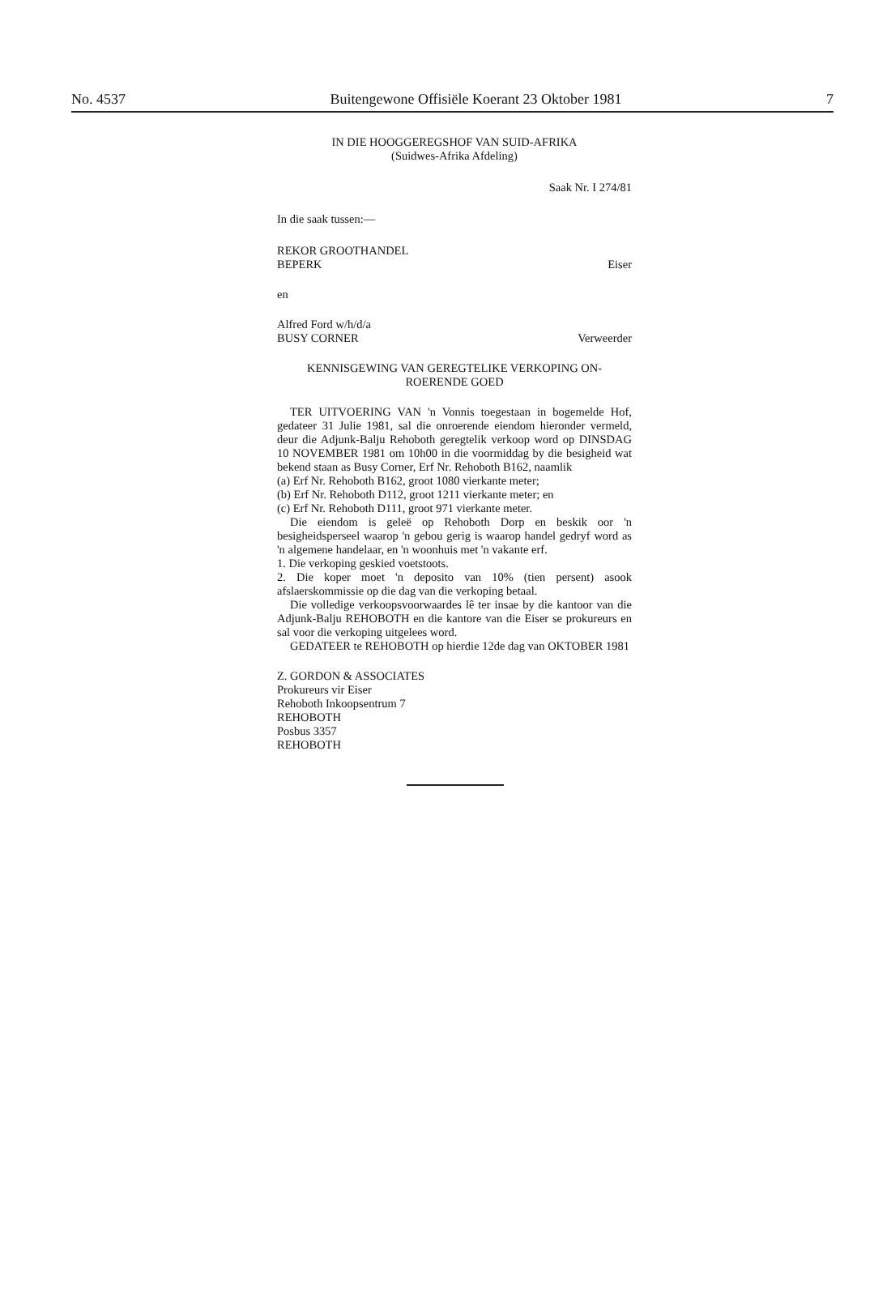No. 4537 Buitengewone Offisiële Koerant 23 Oktober 1981 7
IN DIE HOOGGEREGSHOF VAN SUID-AFRIKA
(Suidwes-Afrika Afdeling)
Saak Nr. I 274/81
In die saak tussen:—
REKOR GROOTHANDEL
BEPERK Eiser
en
Alfred Ford w/h/d/a
BUSY CORNER Verweerder
KENNISGEWING VAN GEREGTELIKE VERKOPING ON-
ROERENDE GOED
TER UITVOERING VAN 'n Vonnis toegestaan in bogemelde Hof, gedateer 31 Julie 1981, sal die onroerende eiendom hieronder vermeld, deur die Adjunk-Balju Rehoboth geregtelik verkoop word op DINSDAG 10 NOVEMBER 1981 om 10h00 in die voormiddag by die besigheid wat bekend staan as Busy Corner, Erf Nr. Rehoboth B162, naamlik
(a) Erf Nr. Rehoboth B162, groot 1080 vierkante meter;
(b) Erf Nr. Rehoboth D112, groot 1211 vierkante meter; en
(c) Erf Nr. Rehoboth D111, groot 971 vierkante meter.
Die eiendom is geleë op Rehoboth Dorp en beskik oor 'n besigheidsperseel waarop 'n gebou gerig is waarop handel gedryf word as 'n algemene handelaar, en 'n woonhuis met 'n vakante erf.
1. Die verkoping geskied voetstoots.
2. Die koper moet 'n deposito van 10% (tien persent) asook afslaerskommissie op die dag van die verkoping betaal.
Die volledige verkoopsvoorwaardes lê ter insae by die kantoor van die Adjunk-Balju REHOBOTH en die kantore van die Eiser se prokureurs en sal voor die verkoping uitgelees word.
GEDATEER te REHOBOTH op hierdie 12de dag van OKTOBER 1981
Z. GORDON & ASSOCIATES
Prokureurs vir Eiser
Rehoboth Inkoopsentrum 7
REHOBOTH
Posbus 3357
REHOBOTH